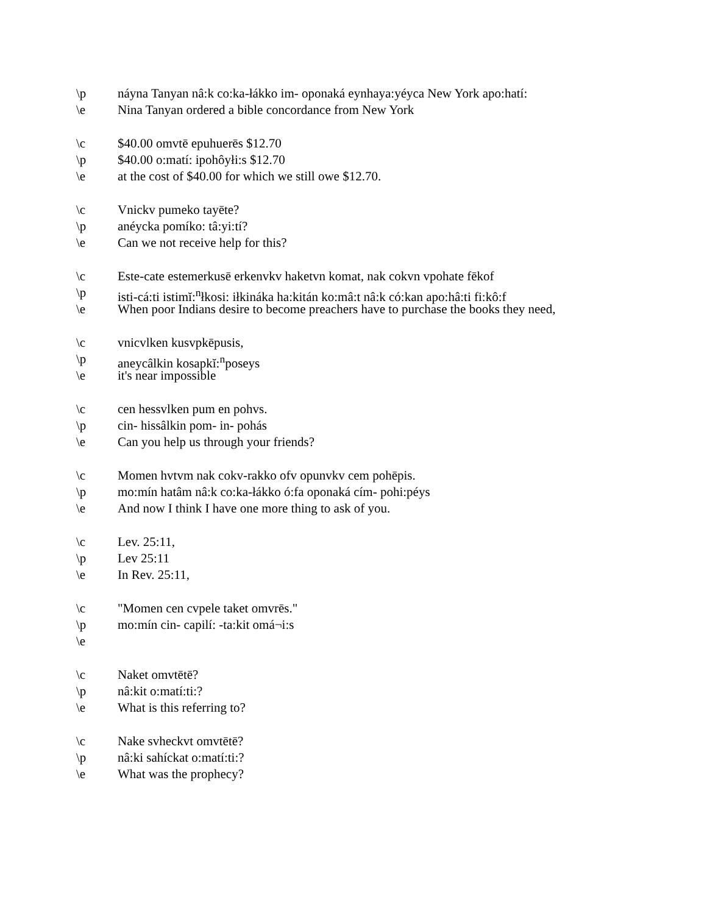\p náyna Tanyan nâ:k co:ka-łákko im- oponaká eynhaya:yéyca New York apo:hatí:
\e Nina Tanyan ordered a bible concordance from New York
\c $40.00 omvtē epuhuerēs $12.70
\p $40.00 o:matí: ipohôyłi:s $12.70
\e at the cost of $40.00 for which we still owe $12.70.
\c Vnickv pumeko tayēte?
\p anéycka pomíko: tâ:yi:tí?
\e Can we not receive help for this?
\c Este-cate estemerkusē erkenvkv haketvn komat, nak cokvn vpohate fēkof
\p isti-cá:ti istimĭ:<sup>n</sup>łkosi: iłkináka ha:kitán ko:mâ:t nâ:k có:kan apo:hâ:ti fi:kô:f
\e When poor Indians desire to become preachers have to purchase the books they need,
\c vnicvlken kusvpkēpusis,
\p aneycâlkin kosapkĭ:<sup>n</sup>poseys
\e it's near impossible
\c cen hessvlken pum en pohvs.
\p cin- hissâlkin pom- in- pohás
\e Can you help us through your friends?
\c Momen hvtvm nak cokv-rakko ofv opunvkv cem pohēpis.
\p mo:mín hatâm nâ:k co:ka-łákko ó:fa oponaká cím- pohi:péys
\e And now I think I have one more thing to ask of you.
\c Lev. 25:11,
\p Lev 25:11
\e In Rev. 25:11,
\c "Momen cen cvpele taket omvrēs."
\p mo:mín cin- capilí: -ta:kit omá¬i:s
\e
\c Naket omvtētē?
\p nâ:kit o:matí:ti:?
\e What is this referring to?
\c Nake svheckvt omvtētē?
\p nâ:ki sahíckat o:matí:ti:?
\e What was the prophecy?